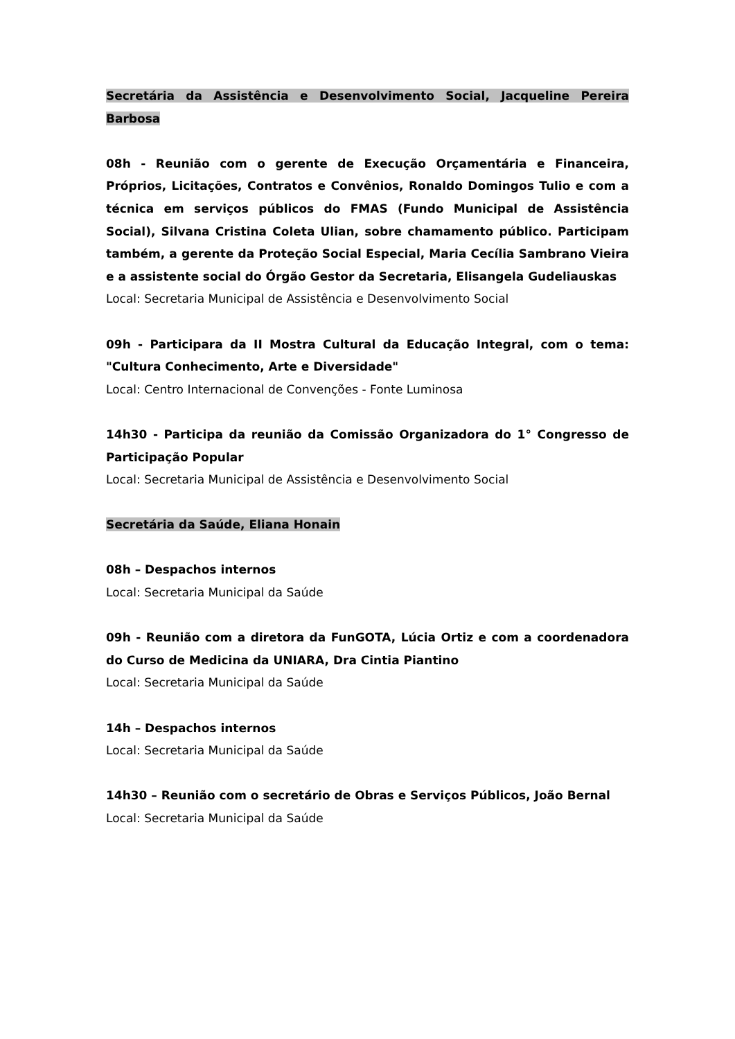Secretária da Assistência e Desenvolvimento Social, Jacqueline Pereira Barbosa
08h - Reunião com o gerente de Execução Orçamentária e Financeira, Próprios, Licitações, Contratos e Convênios, Ronaldo Domingos Tulio e com a técnica em serviços públicos do FMAS (Fundo Municipal de Assistência Social), Silvana Cristina Coleta Ulian, sobre chamamento público. Participam também, a gerente da Proteção Social Especial, Maria Cecília Sambrano Vieira e a assistente social do Órgão Gestor da Secretaria, Elisangela Gudeliauskas
Local: Secretaria Municipal de Assistência e Desenvolvimento Social
09h - Participara da II Mostra Cultural da Educação Integral, com o tema: "Cultura Conhecimento, Arte e Diversidade"
Local: Centro Internacional de Convenções - Fonte Luminosa
14h30 - Participa da reunião da Comissão Organizadora do 1° Congresso de Participação Popular
Local: Secretaria Municipal de Assistência e Desenvolvimento Social
Secretária da Saúde, Eliana Honain
08h – Despachos internos
Local: Secretaria Municipal da Saúde
09h - Reunião com a diretora da FunGOTA, Lúcia Ortiz e com a coordenadora do Curso de Medicina da UNIARA, Dra Cintia Piantino
Local: Secretaria Municipal da Saúde
14h – Despachos internos
Local: Secretaria Municipal da Saúde
14h30 – Reunião com o secretário de Obras e Serviços Públicos, João Bernal
Local: Secretaria Municipal da Saúde